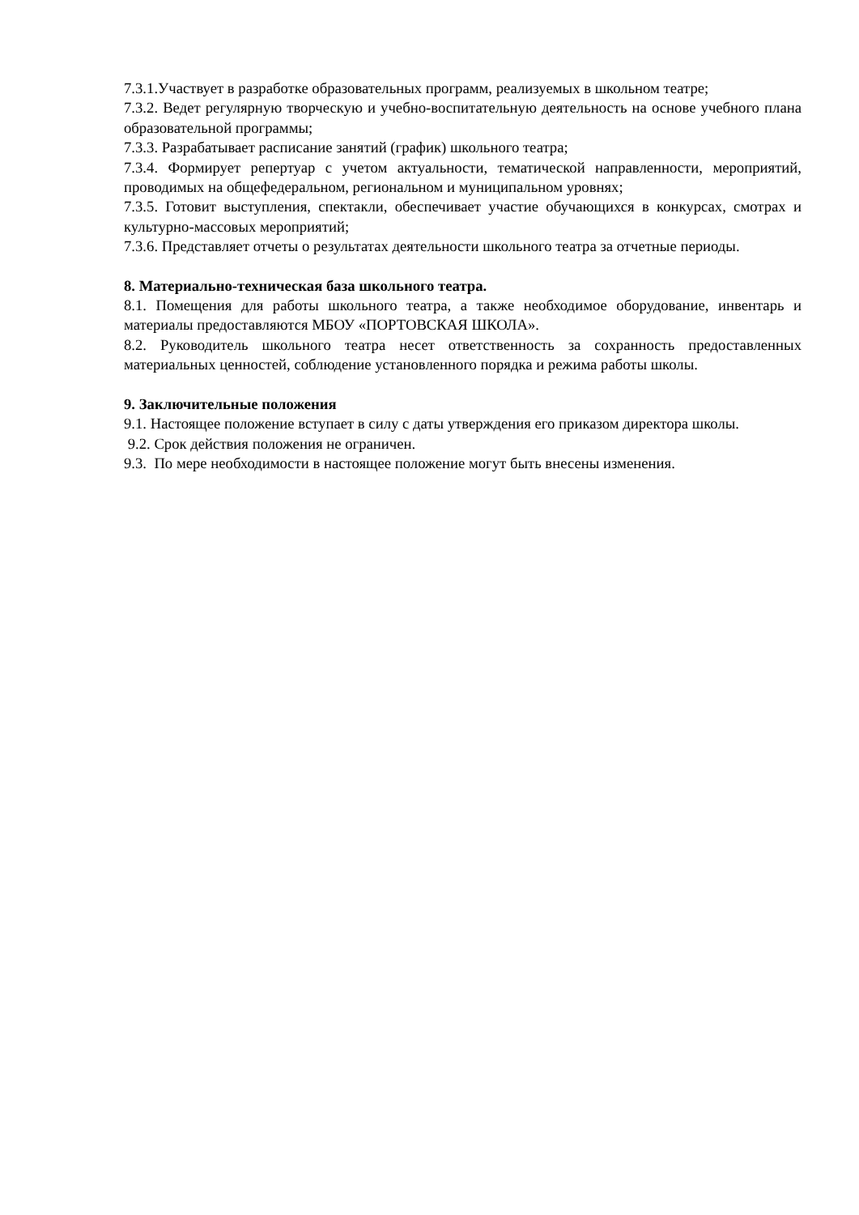7.3.1.Участвует в разработке образовательных программ, реализуемых в школьном театре;
7.3.2. Ведет регулярную творческую и учебно-воспитательную деятельность на основе учебного плана образовательной программы;
7.3.3. Разрабатывает расписание занятий (график) школьного театра;
7.3.4. Формирует репертуар с учетом актуальности, тематической направленности, мероприятий, проводимых на общефедеральном, региональном и муниципальном уровнях;
7.3.5. Готовит выступления, спектакли, обеспечивает участие обучающихся в конкурсах, смотрах и культурно-массовых мероприятий;
7.3.6. Представляет отчеты о результатах деятельности школьного театра за отчетные периоды.
8. Материально-техническая база школьного театра.
8.1. Помещения для работы школьного театра, а также необходимое оборудование, инвентарь и материалы предоставляются МБОУ «ПОРТОВСКАЯ ШКОЛА».
8.2. Руководитель школьного театра несет ответственность за сохранность предоставленных материальных ценностей, соблюдение установленного порядка и режима работы школы.
9. Заключительные положения
9.1. Настоящее положение вступает в силу с даты утверждения его приказом директора школы.
9.2. Срок действия положения не ограничен.
9.3. По мере необходимости в настоящее положение могут быть внесены изменения.